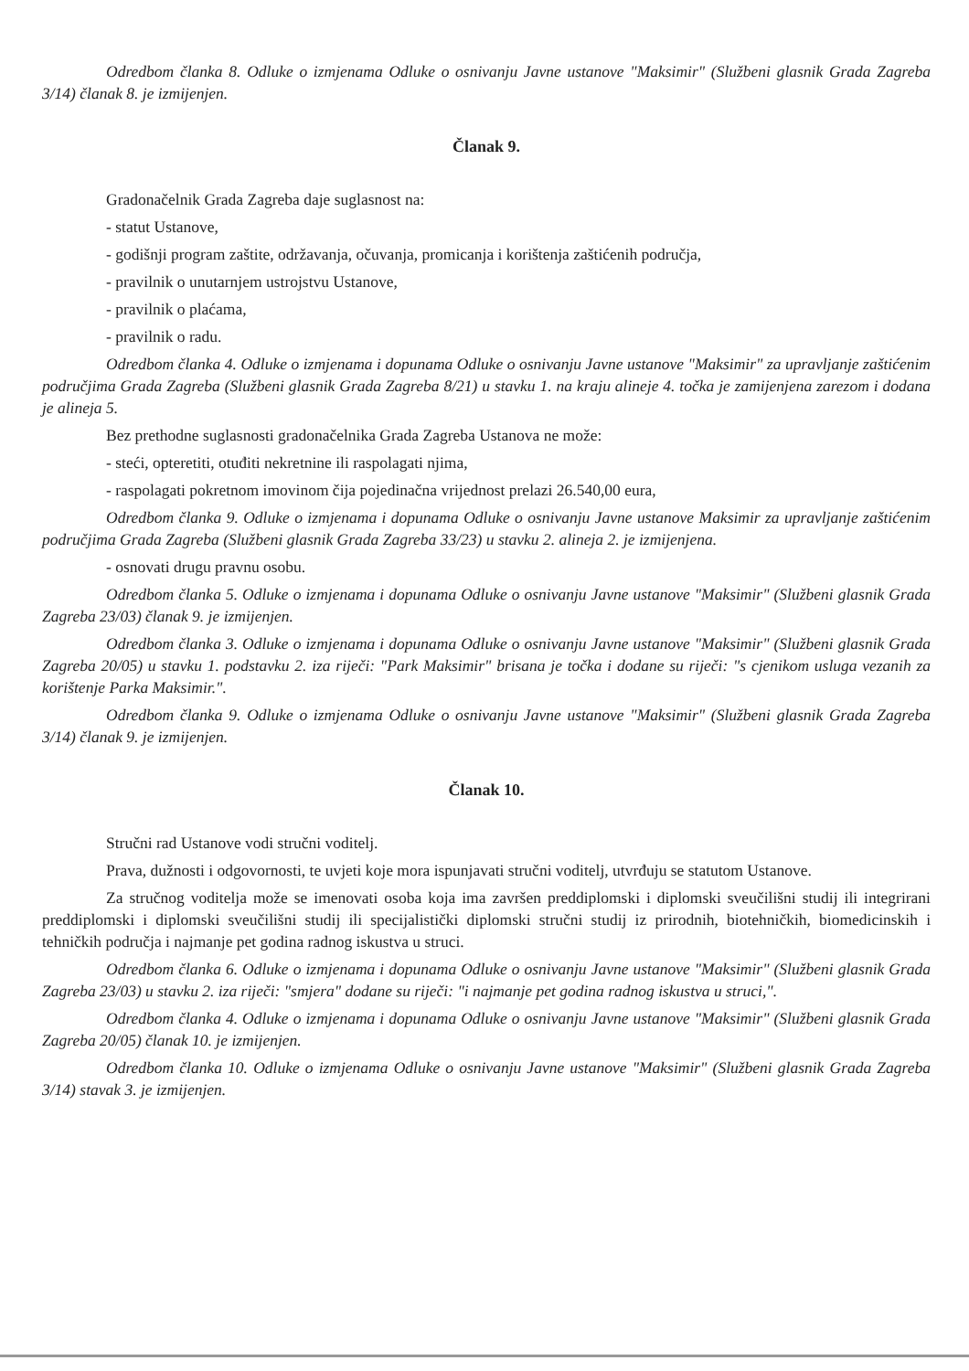Odredbom članka 8. Odluke o izmjenama Odluke o osnivanju Javne ustanove "Maksimir" (Službeni glasnik Grada Zagreba 3/14) članak 8. je izmijenjen.
Članak 9.
Gradonačelnik Grada Zagreba daje suglasnost na:
- statut Ustanove,
- godišnji program zaštite, održavanja, očuvanja, promicanja i korištenja zaštićenih područja,
- pravilnik o unutarnjem ustrojstvu Ustanove,
- pravilnik o plaćama,
- pravilnik o radu.
Odredbom članka 4. Odluke o izmjenama i dopunama Odluke o osnivanju Javne ustanove "Maksimir" za upravljanje zaštićenim područjima Grada Zagreba (Službeni glasnik Grada Zagreba 8/21) u stavku 1. na kraju alineje 4. točka je zamijenjena zarezom i dodana je alineja 5.
Bez prethodne suglasnosti gradonačelnika Grada Zagreba Ustanova ne može:
- steći, opteretiti, otuđiti nekretnine ili raspolagati njima,
- raspolagati pokretnom imovinom čija pojedinačna vrijednost prelazi 26.540,00 eura,
Odredbom članka 9. Odluke o izmjenama i dopunama Odluke o osnivanju Javne ustanove Maksimir za upravljanje zaštićenim područjima Grada Zagreba (Službeni glasnik Grada Zagreba 33/23) u stavku 2. alineja 2. je izmijenjena.
- osnovati drugu pravnu osobu.
Odredbom članka 5. Odluke o izmjenama i dopunama Odluke o osnivanju Javne ustanove "Maksimir" (Službeni glasnik Grada Zagreba 23/03) članak 9. je izmijenjen.
Odredbom članka 3. Odluke o izmjenama i dopunama Odluke o osnivanju Javne ustanove "Maksimir" (Službeni glasnik Grada Zagreba 20/05) u stavku 1. podstavku 2. iza riječi: "Park Maksimir" brisana je točka i dodane su riječi: "s cjenikom usluga vezanih za korištenje Parka Maksimir.".
Odredbom članka 9. Odluke o izmjenama Odluke o osnivanju Javne ustanove "Maksimir" (Službeni glasnik Grada Zagreba 3/14) članak 9. je izmijenjen.
Članak 10.
Stručni rad Ustanove vodi stručni voditelj.
Prava, dužnosti i odgovornosti, te uvjeti koje mora ispunjavati stručni voditelj, utvrđuju se statutom Ustanove.
Za stručnog voditelja može se imenovati osoba koja ima završen preddiplomski i diplomski sveučilišni studij ili integrirani preddiplomski i diplomski sveučilišni studij ili specijalistički diplomski stručni studij iz prirodnih, biotehničkih, biomedicinskih i tehničkih područja i najmanje pet godina radnog iskustva u struci.
Odredbom članka 6. Odluke o izmjenama i dopunama Odluke o osnivanju Javne ustanove "Maksimir" (Službeni glasnik Grada Zagreba 23/03) u stavku 2. iza riječi: "smjera" dodane su riječi: "i najmanje pet godina radnog iskustva u struci,".
Odredbom članka 4. Odluke o izmjenama i dopunama Odluke o osnivanju Javne ustanove "Maksimir" (Službeni glasnik Grada Zagreba 20/05) članak 10. je izmijenjen.
Odredbom članka 10. Odluke o izmjenama Odluke o osnivanju Javne ustanove "Maksimir" (Službeni glasnik Grada Zagreba 3/14) stavak 3. je izmijenjen.